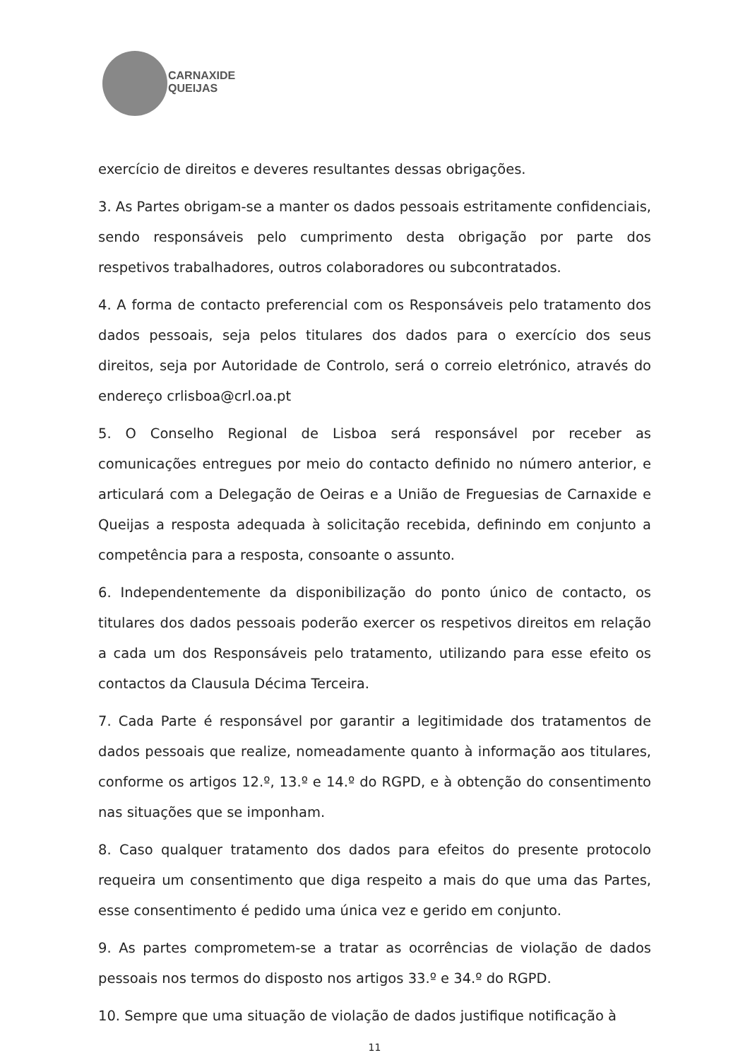CARNAXIDE
QUEIJAS
exercício de direitos e deveres resultantes dessas obrigações.
3. As Partes obrigam-se a manter os dados pessoais estritamente confidenciais, sendo responsáveis pelo cumprimento desta obrigação por parte dos respetivos trabalhadores, outros colaboradores ou subcontratados.
4. A forma de contacto preferencial com os Responsáveis pelo tratamento dos dados pessoais, seja pelos titulares dos dados para o exercício dos seus direitos, seja por Autoridade de Controlo, será o correio eletrónico, através do endereço crlisboa@crl.oa.pt
5. O Conselho Regional de Lisboa será responsável por receber as comunicações entregues por meio do contacto definido no número anterior, e articulará com a Delegação de Oeiras e a União de Freguesias de Carnaxide e Queijas a resposta adequada à solicitação recebida, definindo em conjunto a competência para a resposta, consoante o assunto.
6. Independentemente da disponibilização do ponto único de contacto, os titulares dos dados pessoais poderão exercer os respetivos direitos em relação a cada um dos Responsáveis pelo tratamento, utilizando para esse efeito os contactos da Clausula Décima Terceira.
7. Cada Parte é responsável por garantir a legitimidade dos tratamentos de dados pessoais que realize, nomeadamente quanto à informação aos titulares, conforme os artigos 12.º, 13.º e 14.º do RGPD, e à obtenção do consentimento nas situações que se imponham.
8. Caso qualquer tratamento dos dados para efeitos do presente protocolo requeira um consentimento que diga respeito a mais do que uma das Partes, esse consentimento é pedido uma única vez e gerido em conjunto.
9. As partes comprometem-se a tratar as ocorrências de violação de dados pessoais nos termos do disposto nos artigos 33.º e 34.º do RGPD.
10. Sempre que uma situação de violação de dados justifique notificação à
11